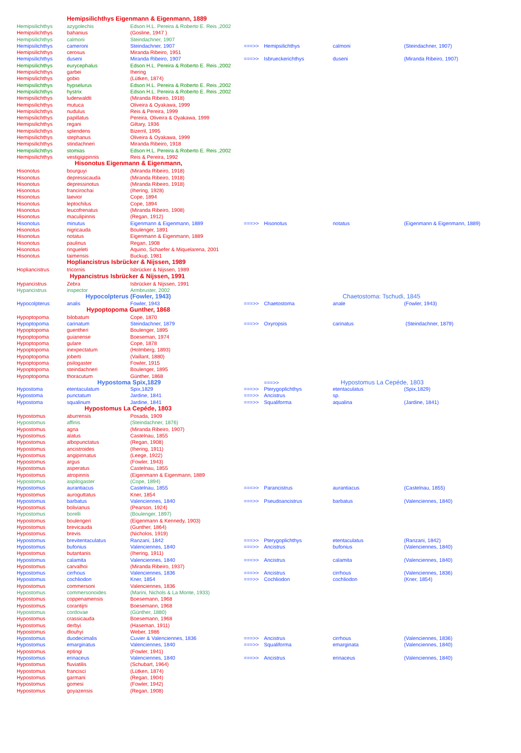| | Hemipsilichthys Eigenmann & Eigenmann, 1889 | | | | | |
| Hemipsilichthys | azygolechis | Edson H.L. Pereira & Roberto E. Reis ,2002 | | | | |
| Hemipsilichthys | bahanius | (Gosline, 1947 ) | | | | |
| Hemipsilichthys | calmoni | Steindachner, 1907 | | | | |
| Hemipsilichthys | cameroni | Steindachner, 1907 | ===>> | Hemipsilichthys | calmoni | (Steindachner, 1907) |
| Hemipsilichthys | cerosus | Miranda Ribeiro, 1951 | | | | |
| Hemipsilichthys | duseni | Miranda Ribeiro, 1907 | ===>> | Isbrueckerichthys | duseni | (Miranda Ribeiro, 1907) |
| Hemipsilichthys | eurycephalus | Edson H.L. Pereira & Roberto E. Reis ,2002 | | | | |
| Hemipsilichthys | garbei | Ihering | | | | |
| Hemipsilichthys | gobio | (Lütken, 1874) | | | | |
| Hemipsilichthys | hypselurus | Edson H.L. Pereira & Roberto E. Reis ,2002 | | | | |
| Hemipsilichthys | hystrix | Edson H.L. Pereira & Roberto E. Reis ,2002 | | | | |
| Hemipsilichthys | luderwaldti | (Miranda Ribeiro, 1918) | | | | |
| Hemipsilichthys | mutuca | Oliveira & Oyakawa, 1999 | | | | |
| Hemipsilichthys | nudulus | Reis & Pereira, 1999 | | | | |
| Hemipsilichthys | papillatus | Pereira, Oliveira & Oyakawa, 1999 | | | | |
| Hemipsilichthys | regani | Giltary, 1936 | | | | |
| Hemipsilichthys | splendens | Bizerril, 1995 | | | | |
| Hemipsilichthys | stephanus | Oliveira & Oyakawa, 1999 | | | | |
| Hemipsilichthys | stindachneri | Miranda Ribeiro, 1918 | | | | |
| Hemipsilichthys | stomias | Edson H.L. Pereira & Roberto E. Reis ,2002 | | | | |
| Hemipsilichthys | vestigigipinnis | Reis & Pereira, 1992 | | | | |
| | Hisonotus Eigenmann & Eigenmann, | | | | | |
| Hisonotus | bourguyi | (Miranda Ribeiro, 1918) | | | | |
| Hisonotus | depressicauda | (Miranda Ribeiro, 1918) | | | | |
| Hisonotus | depressinotus | (Miranda Ribeiro, 1918) | | | | |
| Hisonotus | francirochai | (Ihering, 1928) | | | | |
| Hisonotus | laevior | Cope, 1894 | | | | |
| Hisonotus | leptochilus | Cope, 1894 | | | | |
| Hisonotus | leucofrenatus | (Miranda Ribeiro, 1908) | | | | |
| Hisonotus | maculipinnis | (Regan, 1912) | | | | |
| Hisonotus | minutus | Eigenmann & Eigenmann, 1889 | ===>> | Hisonotus | notatus | (Eigenmann & Eigenmann, 1889) |
| Hisonotus | nigricauda | Boulenger, 1891 | | | | |
| Hisonotus | notatus | Eigenmann & Eigenmann, 1889 | | | | |
| Hisonotus | paulinus | Regan, 1908 | | | | |
| Hisonotus | ringueleti | Aquino, Schaefer & Miquelarena, 2001 | | | | |
| Hisonotus | taimensis | Buckup, 1981 | | | | |
| | Hopliancistrus Isbrücker & Nijssen, 1989 | | | | | |
| Hopliancistrus | tricornis | Isbrücker & Nijssen, 1989 | | | | |
| | Hypancistrus Isbrücker & Nijssen, 1991 | | | | | |
| Hypancistrus | Zebra | Isbrücker & Nijssen, 1991 | | | | |
| Hypancistrus | inspector | Armbruster, 2002 | | | | |
| | Hypocolpterus (Fowler, 1943) | | | | Chaetostoma: Tschudi, 1845 | |
| Hypocolpterus | analis | Fowler, 1943 | ===>> | Chaetostoma | anale | (Fowler, 1943) |
| | Hypoptopoma Gunther, 1868 | | | | | |
| Hypoptopoma | bilobatum | Cope, 1870 | | | | |
| Hypoptopoma | carinatum | Steindachner, 1879 | ===>> | Oxyropsis | carinatus | (Steindachner, 1879) |
| Hypoptopoma | guentheri | Boulenger, 1895 | | | | |
| Hypoptopoma | guianense | Boeseman, 1974 | | | | |
| Hypoptopoma | gulare | Cope, 1878 | | | | |
| Hypoptopoma | inexpectatum | (Holmberg, 1893) | | | | |
| Hypoptopoma | joberti | (Vaillant, 1880) | | | | |
| Hypoptopoma | psilogaster | Fowler, 1915 | | | | |
| Hypoptopoma | steindachneri | Boulenger, 1895 | | | | |
| Hypoptopoma | thoracutum | Günther, 1868 | | | | |
| | Hypostoma Spix,1829 | | | ===>> | Hypostomus La Cepéde, 1803 | |
| Hypostoma | etentaculatum | Spix,1829 | ===>> | Pterygoplichthys | etentaculatus | (Spix,1829) |
| Hypostoma | punctatum | Jardine, 1841 | ===>> | Ancistrus | sp. | |
| Hypostoma | squalinum | Jardine, 1841 | ===>> | Squaliforma | aqualina | (Jardine, 1841) |
| | Hypostomus La Cepéde, 1803 | | | | | |
| Hypostomus | aburrensis | Posada, 1909 | | | | |
| Hypostomus | affinis | (Steindachner, 1876) | | | | |
| Hypostomus | agna | (Miranda Ribeiro, 1907) | | | | |
| Hypostomus | alatus | Castelnau, 1855 | | | | |
| Hypostomus | albopunctatus | (Regan, 1908) | | | | |
| Hypostomus | ancistroides | (Ihering, 1911) | | | | |
| Hypostomus | angipinnatus | (Leege, 1922) | | | | |
| Hypostomus | argus | (Fowler, 1943) | | | | |
| Hypostomus | asperatus | Castelnau, 1855 | | | | |
| Hypostomus | atropinnis | (Eigenmann & Eigenmann, 1889 | | | | |
| Hypostomus | aspilogaster | (Cope, 1894) | | | | |
| Hypostomus | aurantiacus | Castelnau, 1855 | ===>> | Parancistrus | aurantiacus | (Castelnau, 1855) |
| Hypostomus | auroguttatus | Kner, 1854 | | | | |
| Hypostomus | barbatus | Valenciennes, 1840 | ===>> | Pseudoancistrus | barbatus | (Valenciennes, 1840) |
| Hypostomus | bolivianus | (Pearson, 1924) | | | | |
| Hypostomus | borelli | (Boulenger, 1897) | | | | |
| Hypostomus | boulengeri | (Eigenmann & Kennedy, 1903) | | | | |
| Hypostomus | brevicauda | (Gunther, 1864) | | | | |
| Hypostomus | brevis | (Nicholos, 1919) | | | | |
| Hypostomus | brevitentaculatus | Ranzani, 1842 | ===>> | Pterygoplichthys | etentaculatus | (Ranzani, 1842) |
| Hypostomus | bufonius | Valenciennes, 1840 | ===>> | Ancistrus | bufonius | (Valenciennes, 1840) |
| Hypostomus | butantanis | (Ihering, 1911) | | | | |
| Hypostomus | calamita | Valenciennes, 1840 | ===>> | Ancistrus | calamita | (Valenciennes, 1840) |
| Hypostomus | carvalhoi | (Miranda Ribeiro, 1937) | | | | |
| Hypostomus | cirrhous | Valenciennes, 1836 | ===>> | Ancistrus | cirrhous | (Valenciennes, 1836) |
| Hypostomus | cochliodon | Kner, 1854 | ===>> | Cochliodon | cochliodon | (Kner, 1854) |
| Hypostomus | commersoni | Valenciennes, 1836 | | | | |
| Hypostomus | commersonoides | (Marini, Nichols & La Monte, 1933) | | | | |
| Hypostomus | coppenamensis | Boesemann, 1968 | | | | |
| Hypostomus | corantijni | Boesemann, 1968 | | | | |
| Hypostomus | cordovae | (Günther, 1880) | | | | |
| Hypostomus | crassicauda | Boesemann, 1968 | | | | |
| Hypostomus | derbyi | (Haseman, 1911) | | | | |
| Hypostomus | dlouhyi | Weber, 1986 | | | | |
| Hypostomus | duodecimalis | Cuvier & Valenciennes, 1836 | ===>> | Ancistrus | cirrhous | (Valenciennes, 1836) |
| Hypostomus | emarginatus | Valenciennes, 1840 | ===>> | Squaliforma | emarginata | (Valenciennes, 1840) |
| Hypostomus | eptingi | (Fowler, 1941) | | | | |
| Hypostomus | erinaceus | Valenciennes, 1840 | ===>> | Ancistrus | erinaceus | (Valenciennes, 1840) |
| Hypostomus | fluviatilis | (Schubart, 1964) | | | | |
| Hypostomus | francisci | (Lütken, 1874) | | | | |
| Hypostomus | garmani | (Regan, 1904) | | | | |
| Hypostomus | gomesi | (Fowler, 1942) | | | | |
| Hypostomus | goyazensis | (Regan, 1908) | | | | |